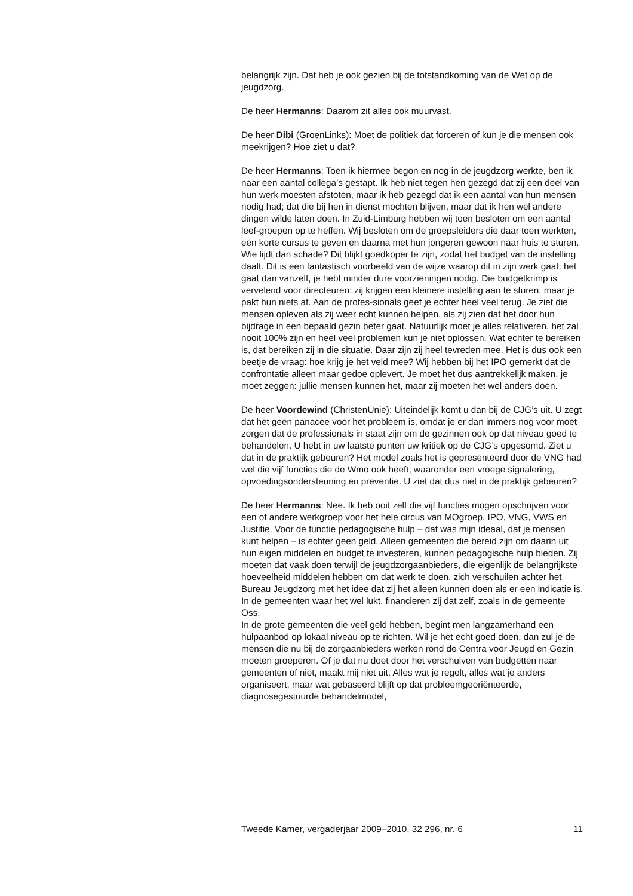belangrijk zijn. Dat heb je ook gezien bij de totstandkoming van de Wet op de jeugdzorg.
De heer Hermanns: Daarom zit alles ook muurvast.
De heer Dibi (GroenLinks): Moet de politiek dat forceren of kun je die mensen ook meekrijgen? Hoe ziet u dat?
De heer Hermanns: Toen ik hiermee begon en nog in de jeugdzorg werkte, ben ik naar een aantal collega’s gestapt. Ik heb niet tegen hen gezegd dat zij een deel van hun werk moesten afstoten, maar ik heb gezegd dat ik een aantal van hun mensen nodig had; dat die bij hen in dienst mochten blijven, maar dat ik hen wel andere dingen wilde laten doen. In Zuid-Limburg hebben wij toen besloten om een aantal leef-groepen op te heffen. Wij besloten om de groepsleiders die daar toen werkten, een korte cursus te geven en daarna met hun jongeren gewoon naar huis te sturen.
Wie lijdt dan schade? Dit blijkt goedkoper te zijn, zodat het budget van de instelling daalt. Dit is een fantastisch voorbeeld van de wijze waarop dit in zijn werk gaat: het gaat dan vanzelf, je hebt minder dure voorzieningen nodig. Die budgetkrimp is vervelend voor directeuren: zij krijgen een kleinere instelling aan te sturen, maar je pakt hun niets af. Aan de profes-sionals geef je echter heel veel terug. Je ziet die mensen opleven als zij weer echt kunnen helpen, als zij zien dat het door hun bijdrage in een bepaald gezin beter gaat. Natuurlijk moet je alles relativeren, het zal nooit 100% zijn en heel veel problemen kun je niet oplossen. Wat echter te bereiken is, dat bereiken zij in die situatie. Daar zijn zij heel tevreden mee. Het is dus ook een beetje de vraag: hoe krijg je het veld mee? Wij hebben bij het IPO gemerkt dat de confrontatie alleen maar gedoe oplevert. Je moet het dus aantrekkelijk maken, je moet zeggen: jullie mensen kunnen het, maar zij moeten het wel anders doen.
De heer Voordewind (ChristenUnie): Uiteindelijk komt u dan bij de CJG’s uit. U zegt dat het geen panacee voor het probleem is, omdat je er dan immers nog voor moet zorgen dat de professionals in staat zijn om de gezinnen ook op dat niveau goed te behandelen. U hebt in uw laatste punten uw kritiek op de CJG’s opgesomd. Ziet u dat in de praktijk gebeuren? Het model zoals het is gepresenteerd door de VNG had wel die vijf functies die de Wmo ook heeft, waaronder een vroege signalering, opvoedingsondersteuning en preventie. U ziet dat dus niet in de praktijk gebeuren?
De heer Hermanns: Nee. Ik heb ooit zelf die vijf functies mogen opschrijven voor een of andere werkgroep voor het hele circus van MOgroep, IPO, VNG, VWS en Justitie. Voor de functie pedagogische hulp – dat was mijn ideaal, dat je mensen kunt helpen – is echter geen geld. Alleen gemeenten die bereid zijn om daarin uit hun eigen middelen en budget te investeren, kunnen pedagogische hulp bieden. Zij moeten dat vaak doen terwijl de jeugdzorgaanbieders, die eigenlijk de belangrijkste hoeveelheid middelen hebben om dat werk te doen, zich verschuilen achter het Bureau Jeugdzorg met het idee dat zij het alleen kunnen doen als er een indicatie is. In de gemeenten waar het wel lukt, financieren zij dat zelf, zoals in de gemeente Oss.
In de grote gemeenten die veel geld hebben, begint men langzamerhand een hulpaanbod op lokaal niveau op te richten. Wil je het echt goed doen, dan zul je de mensen die nu bij de zorgaanbieders werken rond de Centra voor Jeugd en Gezin moeten groeperen. Of je dat nu doet door het verschuiven van budgetten naar gemeenten of niet, maakt mij niet uit. Alles wat je regelt, alles wat je anders organiseert, maar wat gebaseerd blijft op dat probleemgeoriënteerde, diagnosegestuurde behandelmodel,
Tweede Kamer, vergaderjaar 2009–2010, 32 296, nr. 6 11